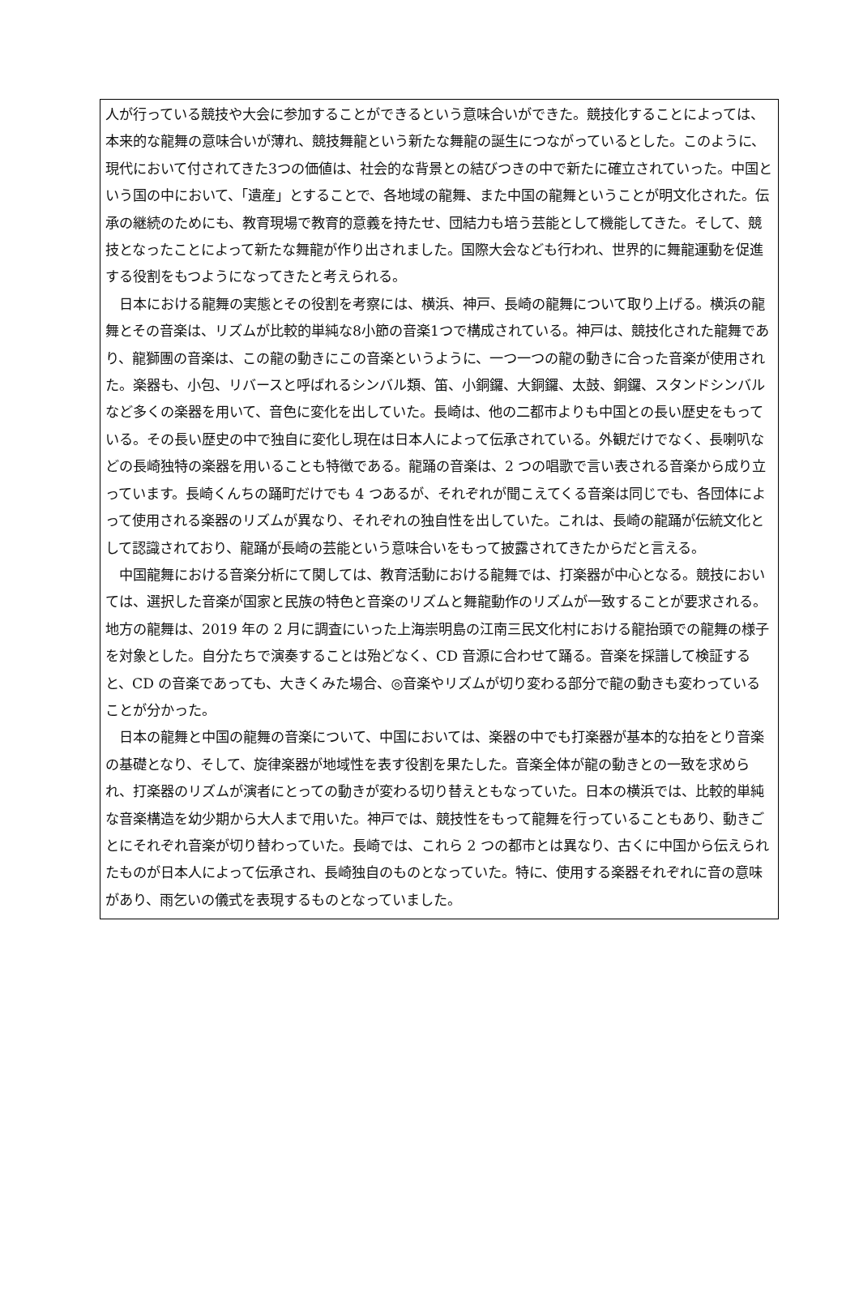人が行っている競技や大会に参加することができるという意味合いができた。競技化することによっては、本来的な龍舞の意味合いが薄れ、競技舞龍という新たな舞龍の誕生につながっているとした。このように、現代において付されてきた3つの価値は、社会的な背景との結びつきの中で新たに確立されていった。中国という国の中において、「遺産」とすることで、各地域の龍舞、また中国の龍舞ということが明文化された。伝承の継続のためにも、教育現場で教育的意義を持たせ、団結力も培う芸能として機能してきた。そして、競技となったことによって新たな舞龍が作り出されました。国際大会なども行われ、世界的に舞龍運動を促進する役割をもつようになってきたと考えられる。
　日本における龍舞の実態とその役割を考察には、横浜、神戸、長崎の龍舞について取り上げる。横浜の龍舞とその音楽は、リズムが比較的単純な8小節の音楽1つで構成されている。神戸は、競技化された龍舞であり、龍獅團の音楽は、この龍の動きにこの音楽というように、一つ一つの龍の動きに合った音楽が使用された。楽器も、小包、リバースと呼ばれるシンバル類、笛、小銅鑼、大銅鑼、太鼓、銅鑼、スタンドシンバルなど多くの楽器を用いて、音色に変化を出していた。長崎は、他の二都市よりも中国との長い歴史をもっている。その長い歴史の中で独自に変化し現在は日本人によって伝承されている。外観だけでなく、長喇叭などの長崎独特の楽器を用いることも特徴である。龍踊の音楽は、2 つの唱歌で言い表される音楽から成り立っています。長崎くんちの踊町だけでも 4 つあるが、それぞれが聞こえてくる音楽は同じでも、各団体によって使用される楽器のリズムが異なり、それぞれの独自性を出していた。これは、長崎の龍踊が伝統文化として認識されており、龍踊が長崎の芸能という意味合いをもって披露されてきたからだと言える。
　中国龍舞における音楽分析にて関しては、教育活動における龍舞では、打楽器が中心となる。競技においては、選択した音楽が国家と民族の特色と音楽のリズムと舞龍動作のリズムが一致することが要求される。地方の龍舞は、2019 年の 2 月に調査にいった上海崇明島の江南三民文化村における龍抬頭での龍舞の様子を対象とした。自分たちで演奏することは殆どなく、CD 音源に合わせて踊る。音楽を採譜して検証すると、CD の音楽であっても、大きくみた場合、◎音楽やリズムが切り変わる部分で龍の動きも変わっていることが分かった。
　日本の龍舞と中国の龍舞の音楽について、中国においては、楽器の中でも打楽器が基本的な拍をとり音楽の基礎となり、そして、旋律楽器が地域性を表す役割を果たした。音楽全体が龍の動きとの一致を求められ、打楽器のリズムが演者にとっての動きが変わる切り替えともなっていた。日本の横浜では、比較的単純な音楽構造を幼少期から大人まで用いた。神戸では、競技性をもって龍舞を行っていることもあり、動きごとにそれぞれ音楽が切り替わっていた。長崎では、これら 2 つの都市とは異なり、古くに中国から伝えられたものが日本人によって伝承され、長崎独自のものとなっていた。特に、使用する楽器それぞれに音の意味があり、雨乞いの儀式を表現するものとなっていました。